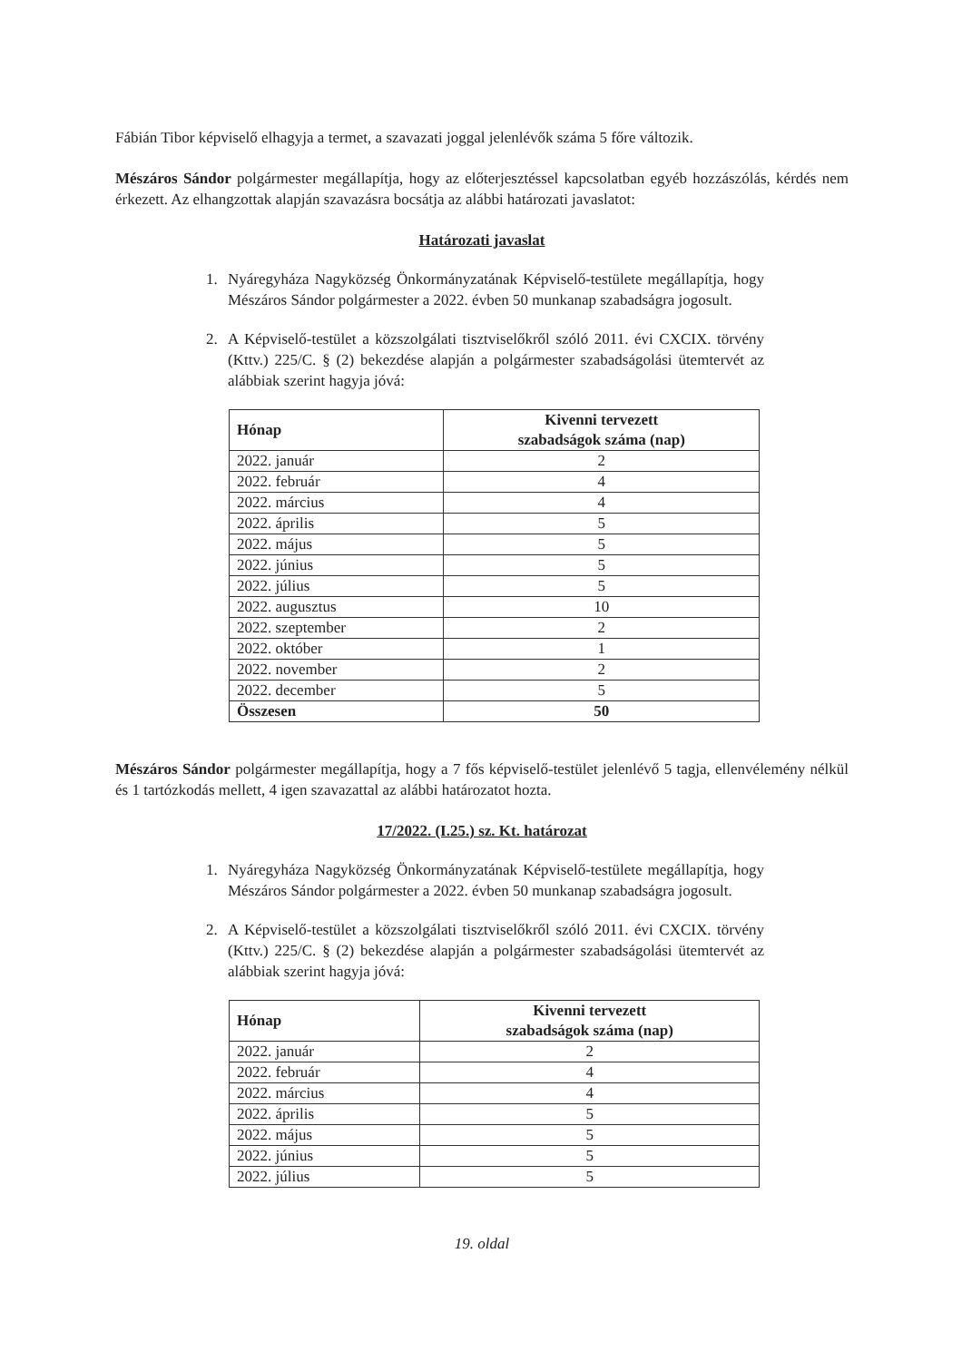Fábián Tibor képviselő elhagyja a termet, a szavazati joggal jelenlévők száma 5 főre változik.
Mészáros Sándor polgármester megállapítja, hogy az előterjesztéssel kapcsolatban egyéb hozzászólás, kérdés nem érkezett. Az elhangzottak alapján szavazásra bocsátja az alábbi határozati javaslatot:
Határozati javaslat
1. Nyáregyháza Nagyközség Önkormányzatának Képviselő-testülete megállapítja, hogy Mészáros Sándor polgármester a 2022. évben 50 munkanap szabadságra jogosult.
2. A Képviselő-testület a közszolgálati tisztviselőkről szóló 2011. évi CXCIX. törvény (Kttv.) 225/C. § (2) bekezdése alapján a polgármester szabadságolási ütemtervét az alábbiak szerint hagyja jóvá:
| Hónap | Kivenni tervezett szabadságok száma (nap) |
| --- | --- |
| 2022. január | 2 |
| 2022. február | 4 |
| 2022. március | 4 |
| 2022. április | 5 |
| 2022. május | 5 |
| 2022. június | 5 |
| 2022. július | 5 |
| 2022. augusztus | 10 |
| 2022. szeptember | 2 |
| 2022. október | 1 |
| 2022. november | 2 |
| 2022. december | 5 |
| Összesen | 50 |
Mészáros Sándor polgármester megállapítja, hogy a 7 fős képviselő-testület jelenlévő 5 tagja, ellenvélemény nélkül és 1 tartózkodás mellett, 4 igen szavazattal az alábbi határozatot hozta.
17/2022. (I.25.) sz. Kt. határozat
1. Nyáregyháza Nagyközség Önkormányzatának Képviselő-testülete megállapítja, hogy Mészáros Sándor polgármester a 2022. évben 50 munkanap szabadságra jogosult.
2. A Képviselő-testület a közszolgálati tisztviselőkről szóló 2011. évi CXCIX. törvény (Kttv.) 225/C. § (2) bekezdése alapján a polgármester szabadságolási ütemtervét az alábbiak szerint hagyja jóvá:
| Hónap | Kivenni tervezett szabadságok száma (nap) |
| --- | --- |
| 2022. január | 2 |
| 2022. február | 4 |
| 2022. március | 4 |
| 2022. április | 5 |
| 2022. május | 5 |
| 2022. június | 5 |
| 2022. július | 5 |
19. oldal